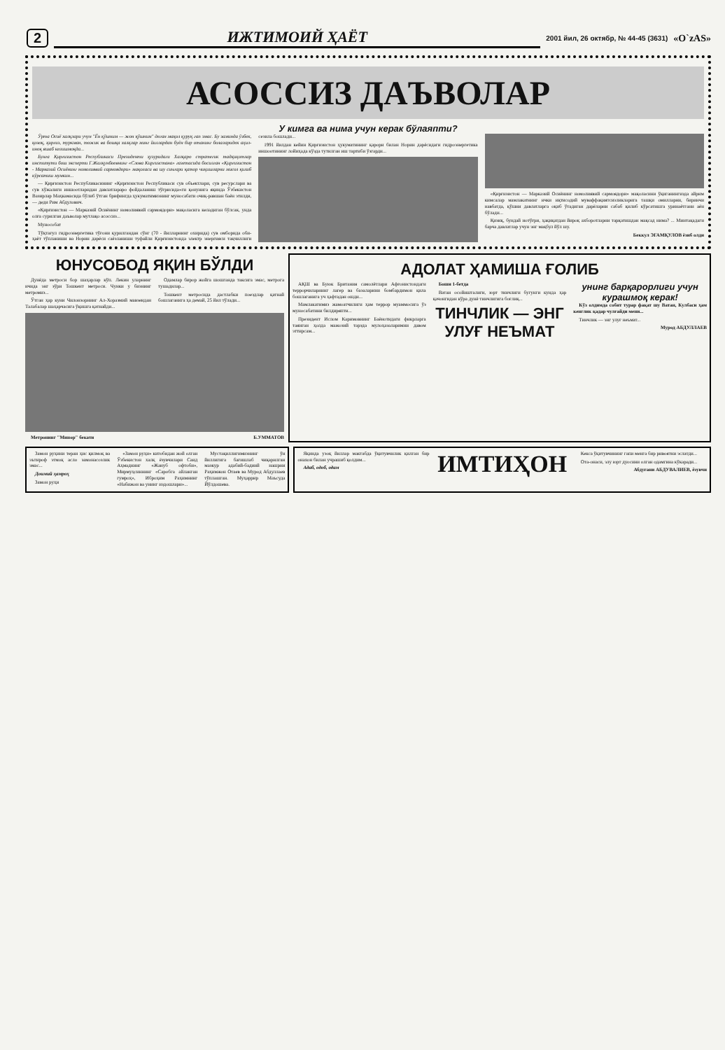2 ИЖТИМОИЙ ҲАЁТ 2001 йил, 26 октябр, № 44-45 (3631) «O`zAS»
АСОССИЗ ДАЪВОЛАР
У кимга ва нима учун керак бўлаяпти?
Ўрта Осиё халқлари учун "Ён қўшним — жон қўшним" деган мақол қуруқ гап эмас. Бу заминда ўзбек, қозоқ, қирғиз, туркман, тожик ва бошқа халқлар минг йиллардан буён бир отанинг болаларидек аҳил-иноқ яшаб келишмоқда...
Бунга Қирғизистон Республикаси Президенти ҳузуридаги Халқаро стратегик тадқиқотлар институти бош эксперти Г.Жалқунбоевнинг «Слова Киргизстана» газетасида босилган «Қирғизистон - Марказий Осиёнинг номолиявий сармоядори» мақоласи ва шу сингари қатор чиқишларни мисол қилиб кўрсатиш мумкин...
— Қирғизистон Республикасининг «Қирғизистон Республикаси сув объектлари, сув ресурслари ва сув хўжалиги иншоотларидан давлатлараро фойдаланиш тўғрисида»ги қонунига яқинда Ўзбекистон Вазирлар Маҳкамасида бўлиб ўтган брифингда ҳукуматимизнинг муносабати очиқ-равшан баён этилди, — деди Рим Абдулович.
«Қирғизистон — Марказий Осиёнинг номолиявий сармоядори» мақоласига келадиган бўлсак, унда олға сурилган даъволар мутлақо асоссиз...
Мунособат
Тўқтағул гидроэнергетика тўғони қурилгандан сўнг (70 - йилларнинг охирида) сув омборида оби-ҳаёт тўпланиши ва Норин дарёси саёзланиши туфайли Қирғизистонда электр энергияси тақчиллиги сезила бошлади...
1991 йилдан кейин Қирғизистон ҳукуматининг қарори билан Норин дарёсидаги гидроэнергетика иншоотининг лойиҳада кўзда тутилган иш тартиби ўзгарди...
«Қирғизистон — Марказий Осиёнинг номолиявий сармоядори» мақоласини ўқиганингизда айрим кимсалар мамлакатнинг ички иқтисодий муваффақиятсизликларига ташқи омилларни, биринчи навбатда, қўшни давлатларга оқиб ўтадиган дарёларни сабаб қилиб кўрсатишга уринаётгани аён бўлади...
Қизиқ, бундай нотўғри, ҳақиқатдан йироқ ахборотларни тарқатишдан мақсад нима? ... Минтақадаги барча давлатлар учун энг мақбул йўл шу.
Беккул ЭГАМҚУЛОВ ёзиб олди
ЮНУСОБОД ЯҚИН БЎЛДИ
Дунёда метроси бор шаҳарлар кўп. Лекин уларнинг ичида энг зўри Тошкент метроси. Чунки у бизнинг метромиз...
Ўтган ҳар куни Чилонзорнинг Ал-Хоразмий мавзеидан Талабалар шаҳарчасига ўқишга қатнайди...
Одамлар бирор жойга шошганда таксига эмас, метрога тушадилар...
Тошкент метросида дастлабки поездлар қатнай бошлаганига ҳа демай, 25 йил тўлади...
Метронинг "Минор" бекати Б.УММАТОВ
АДОЛАТ ҲАМИША ҒОЛИБ
АҚШ ва Буюк Британия самолётлари Афғонистондаги террорчиларнинг лагер ва базаларини бомбардимон қила бошлаганига уч ҳафтадан ошди...
Мамлакатимиз жамоатчилиги ҳам террор муаммосига ўз муносабатини билдиряпти...
Президент Ислом Каримовнинг Баёнотидаги фикрларга таянган ҳолда мажозий тарзда мулоҳазаларимни давом эттирсам...
Боши 1-бетда
Ватан осойишталиги, юрт тинчлиги бугунги кунда ҳар қачонгидан кўра дунё тинчлигига боғлиқ...
ТИНЧЛИК — ЭНГ УЛУҒ НЕЪМАТ
унинг барқарорлиги учун курашмоқ керак!
Кўз олдимда собит турар фақат шу Ватан, Кулбаси ҳам кенглик қадар чулғайди мени...
Тинчлик — энг улуғ неъмат...
Мурод АБДУЛЛАЕВ
Замон руҳини теран ҳис қилмоқ ва эътироф этмоқ асло замонасозлик эмас...
Доимий ҳамроҳ
Замон руҳи
«Замон руҳи» китобидан жой олган Ўзбекистон халқ ёзувчилари Саид Аҳмаднинг «Жануб офтоби», Мирмуҳсиннинг «Саробга айланган гумроҳ», Иброҳим Раҳимнинг «Набижон ва унинг издошлари»...
Мустақиллигимизнинг ўн йиллигига бағишлаб чиқарилган мазкур адабий-бадиий нашрни Раҳимжон Отаев ва Мурод Абдуллаев тўплашган. Муҳаррир Маъсуда Йўлдошева.
Яқинда узоқ йиллар мактабда ўқитувчилик қилган бир онахон билан учрашиб қолдим...
Адаб, одоб, одам
ИМТИҲОН
Кекса ўқитувчининг гапи менга бир ривоятни эслатди...
Ота-онаси, элу юрт дуосини олган одамгина кўкаради...
Абдуғани АБДУВАЛИЕВ, ёзувчи